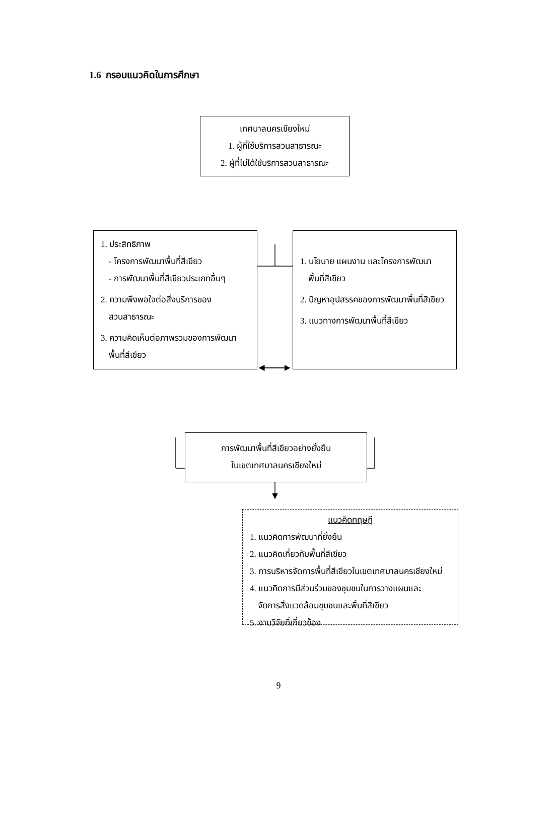1.6 กรอบแนวคิดในการศึกษา
เทศบาลนครเชียงใหม่
1. ผู้ที่ใช้บริการสวนสาธารณะ
2. ผู้ที่ไม่ได้ใช้บริการสวนสาธารณะ
1. ประสิทธิภาพ
- โครงการพัฒนาพื้นที่สีเขียว
- การพัฒนาพื้นที่สีเขียวประเภทอื่นๆ
2. ความพึงพอใจต่อสิ่งบริการของ
สวนสาธารณะ
3. ความคิดเห็นต่อภาพรวมของการพัฒนา
พื้นที่สีเขียว
1. นโยบาย แผนงาน และโครงการพัฒนา
พื้นที่สีเขียว
2. ปัญหาอุปสรรคของการพัฒนาพื้นที่สีเขียว
3. แนวทางการพัฒนาพื้นที่สีเขียว
การพัฒนาพื้นที่สีเขียวอย่างยั่งยืน
ในเขตเทศบาลนครเชียงใหม่
แนวคิดทฤษฎี
1. แนวคิดการพัฒนาที่ยั่งยืน
2. แนวคิดเกี่ยวกับพื้นที่สีเขียว
3. การบริหารจัดการพื้นที่สีเขียวในเขตเทศบาลนครเชียงใหม่
4. แนวคิดการมีส่วนร่วมของชุมชนในการวางแผนและ
จัดการสิ่งแวดล้อมชุมชนและพื้นที่สีเขียว
5. งานวิจัยที่เกี่ยวข้อง
9